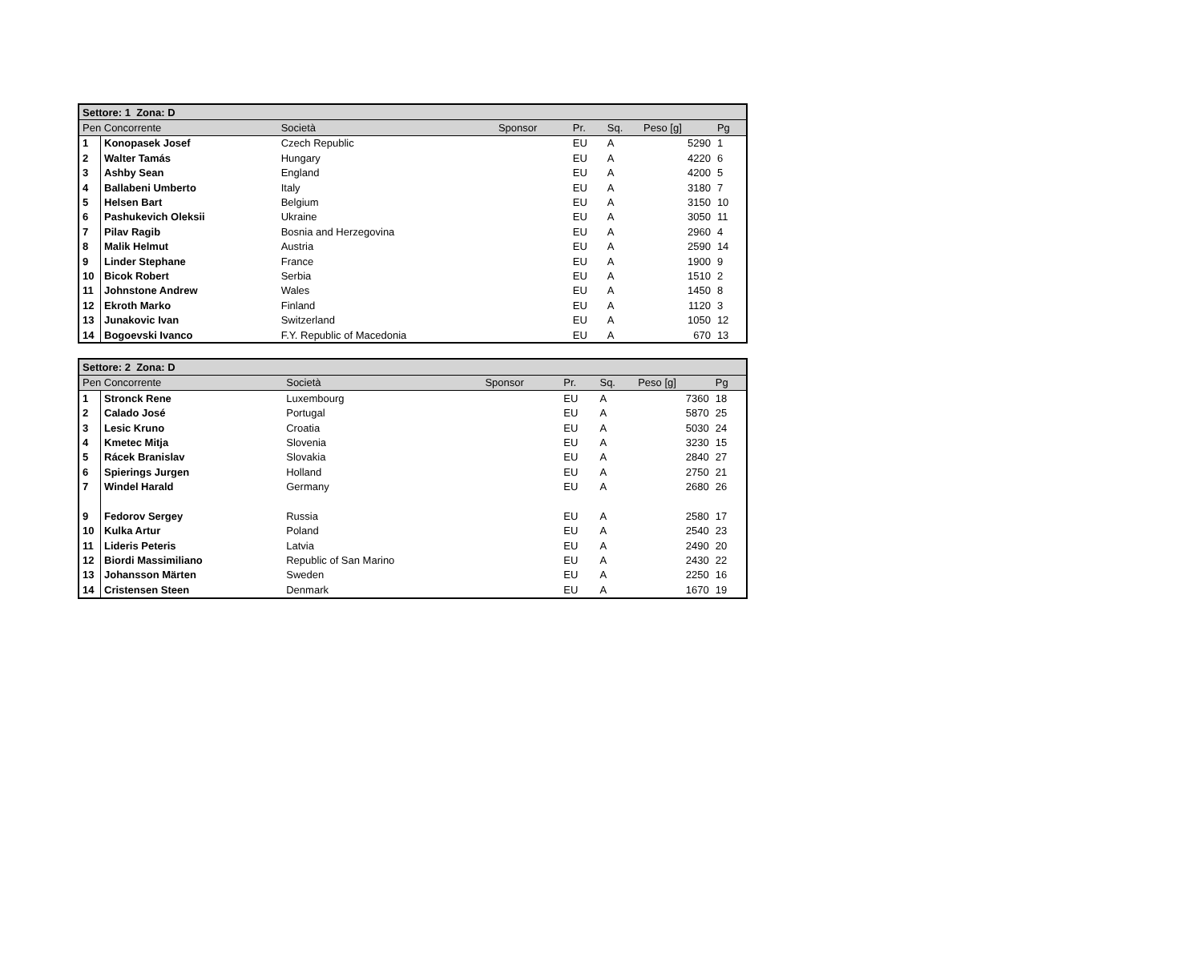| Settore: 1 Zona: D | | | | | | | |
| --- | --- | --- | --- | --- | --- | --- | --- |
| Pen Concorrente | | Società | Sponsor | Pr. | Sq. | Peso [g] | Pg |
| 1 | Konopasek Josef | Czech Republic | | EU | A | 5290 | 1 |
| 2 | Walter Tamás | Hungary | | EU | A | 4220 | 6 |
| 3 | Ashby Sean | England | | EU | A | 4200 | 5 |
| 4 | Ballabeni Umberto | Italy | | EU | A | 3180 | 7 |
| 5 | Helsen Bart | Belgium | | EU | A | 3150 | 10 |
| 6 | Pashukevich Oleksii | Ukraine | | EU | A | 3050 | 11 |
| 7 | Pilav Ragib | Bosnia and Herzegovina | | EU | A | 2960 | 4 |
| 8 | Malik Helmut | Austria | | EU | A | 2590 | 14 |
| 9 | Linder Stephane | France | | EU | A | 1900 | 9 |
| 10 | Bicok Robert | Serbia | | EU | A | 1510 | 2 |
| 11 | Johnstone Andrew | Wales | | EU | A | 1450 | 8 |
| 12 | Ekroth Marko | Finland | | EU | A | 1120 | 3 |
| 13 | Junakovic Ivan | Switzerland | | EU | A | 1050 | 12 |
| 14 | Bogoevski Ivanco | F.Y. Republic of Macedonia | | EU | A | 670 | 13 |
| Settore: 2 Zona: D | | | | | | | |
| --- | --- | --- | --- | --- | --- | --- | --- |
| Pen Concorrente | | Società | Sponsor | Pr. | Sq. | Peso [g] | Pg |
| 1 | Stronck Rene | Luxembourg | | EU | A | 7360 | 18 |
| 2 | Calado José | Portugal | | EU | A | 5870 | 25 |
| 3 | Lesic Kruno | Croatia | | EU | A | 5030 | 24 |
| 4 | Kmetec Mitja | Slovenia | | EU | A | 3230 | 15 |
| 5 | Rácek Branislav | Slovakia | | EU | A | 2840 | 27 |
| 6 | Spierings Jurgen | Holland | | EU | A | 2750 | 21 |
| 7 | Windel Harald | Germany | | EU | A | 2680 | 26 |
| 9 | Fedorov Sergey | Russia | | EU | A | 2580 | 17 |
| 10 | Kulka Artur | Poland | | EU | A | 2540 | 23 |
| 11 | Lideris Peteris | Latvia | | EU | A | 2490 | 20 |
| 12 | Biordi Massimiliano | Republic of San Marino | | EU | A | 2430 | 22 |
| 13 | Johansson Märten | Sweden | | EU | A | 2250 | 16 |
| 14 | Cristensen Steen | Denmark | | EU | A | 1670 | 19 |